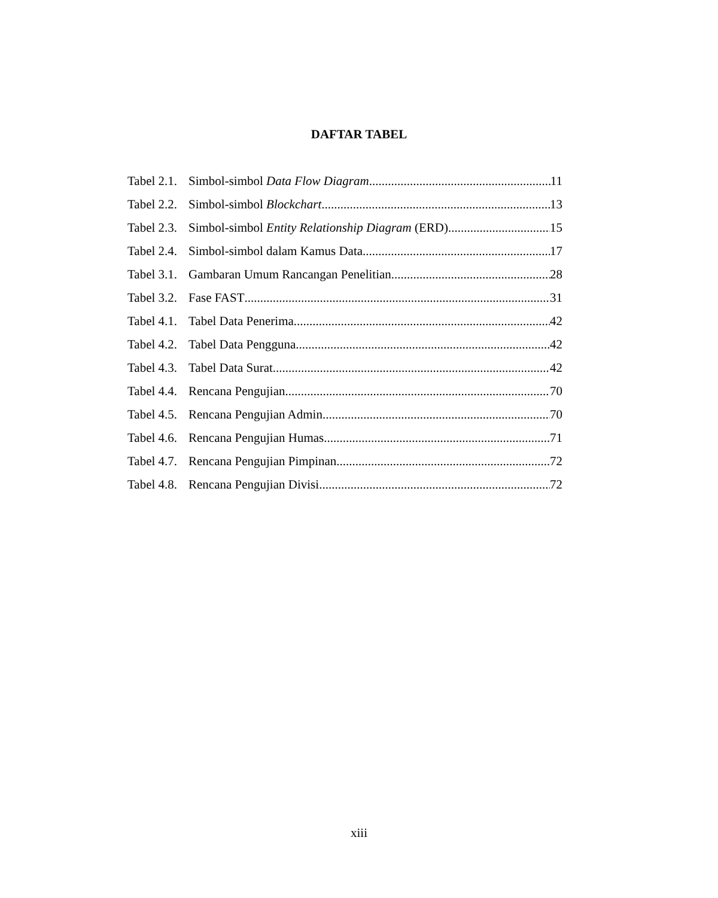DAFTAR TABEL
Tabel 2.1. Simbol-simbol Data Flow Diagram 11
Tabel 2.2. Simbol-simbol Blockchart 13
Tabel 2.3. Simbol-simbol Entity Relationship Diagram (ERD) 15
Tabel 2.4. Simbol-simbol dalam Kamus Data 17
Tabel 3.1. Gambaran Umum Rancangan Penelitian 28
Tabel 3.2. Fase FAST 31
Tabel 4.1. Tabel Data Penerima 42
Tabel 4.2. Tabel Data Pengguna 42
Tabel 4.3. Tabel Data Surat 42
Tabel 4.4. Rencana Pengujian 70
Tabel 4.5. Rencana Pengujian Admin 70
Tabel 4.6. Rencana Pengujian Humas 71
Tabel 4.7. Rencana Pengujian Pimpinan 72
Tabel 4.8. Rencana Pengujian Divisi 72
xiii